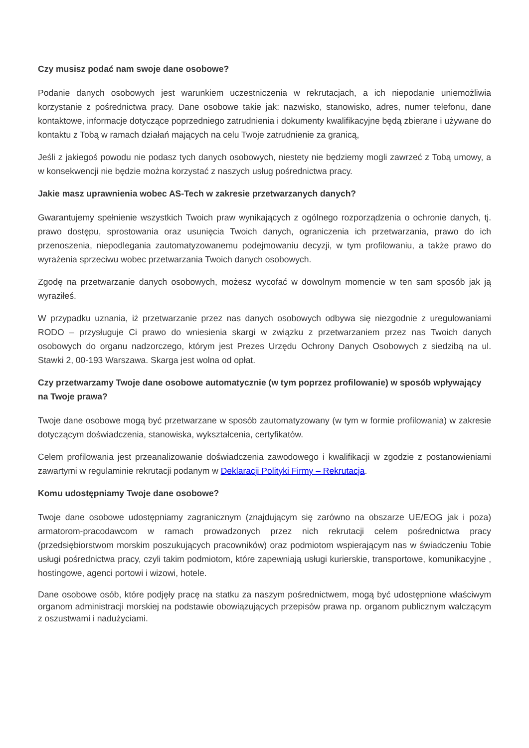Czy musisz podać nam swoje dane osobowe?
Podanie danych osobowych jest warunkiem uczestniczenia w rekrutacjach, a ich niepodanie uniemożliwia korzystanie z pośrednictwa pracy. Dane osobowe takie jak: nazwisko, stanowisko, adres, numer telefonu, dane kontaktowe, informacje dotyczące poprzedniego zatrudnienia i dokumenty kwalifikacyjne będą zbierane i używane do kontaktu z Tobą w ramach działań mających na celu Twoje zatrudnienie za granicą,
Jeśli z jakiegoś powodu nie podasz tych danych osobowych, niestety nie będziemy mogli zawrzeć z Tobą umowy, a w konsekwencji nie będzie można korzystać z naszych usług pośrednictwa pracy.
Jakie masz uprawnienia wobec AS-Tech w zakresie przetwarzanych danych?
Gwarantujemy spełnienie wszystkich Twoich praw wynikających z ogólnego rozporządzenia o ochronie danych, tj. prawo dostępu, sprostowania oraz usunięcia Twoich danych, ograniczenia ich przetwarzania, prawo do ich przenoszenia, niepodlegania zautomatyzowanemu podejmowaniu decyzji, w tym profilowaniu, a także prawo do wyrażenia sprzeciwu wobec przetwarzania Twoich danych osobowych.
Zgodę na przetwarzanie danych osobowych, możesz wycofać w dowolnym momencie w ten sam sposób jak ją wyraziłeś.
W przypadku uznania, iż przetwarzanie przez nas danych osobowych odbywa się niezgodnie z uregulowaniami RODO – przysługuje Ci prawo do wniesienia skargi w związku z przetwarzaniem przez nas Twoich danych osobowych do organu nadzorczego, którym jest Prezes Urzędu Ochrony Danych Osobowych z siedzibą na ul. Stawki 2, 00-193 Warszawa. Skarga jest wolna od opłat.
Czy przetwarzamy Twoje dane osobowe automatycznie (w tym poprzez profilowanie) w sposób wpływający na Twoje prawa?
Twoje dane osobowe mogą być przetwarzane w sposób zautomatyzowany (w tym w formie profilowania) w zakresie dotyczącym doświadczenia, stanowiska, wykształcenia, certyfikatów.
Celem profilowania jest przeanalizowanie doświadczenia zawodowego i kwalifikacji w zgodzie z postanowieniami zawartymi w regulaminie rekrutacji podanym w Deklaracji Polityki Firmy – Rekrutacja.
Komu udostępniamy Twoje dane osobowe?
Twoje dane osobowe udostępniamy zagranicznym (znajdującym się zarówno na obszarze UE/EOG jak i poza) armatorom-pracodawcom w ramach prowadzonych przez nich rekrutacji celem pośrednictwa pracy (przedsiębiorstwom morskim poszukujących pracowników) oraz podmiotom wspierającym nas w świadczeniu Tobie usługi pośrednictwa pracy, czyli takim podmiotom, które zapewniają usługi kurierskie, transportowe, komunikacyjne , hostingowe, agenci portowi i wizowi, hotele.
Dane osobowe osób, które podjęły pracę na statku za naszym pośrednictwem, mogą być udostępnione właściwym organom administracji morskiej na podstawie obowiązujących przepisów prawa np. organom publicznym walczącym z oszustwami i nadużyciami.